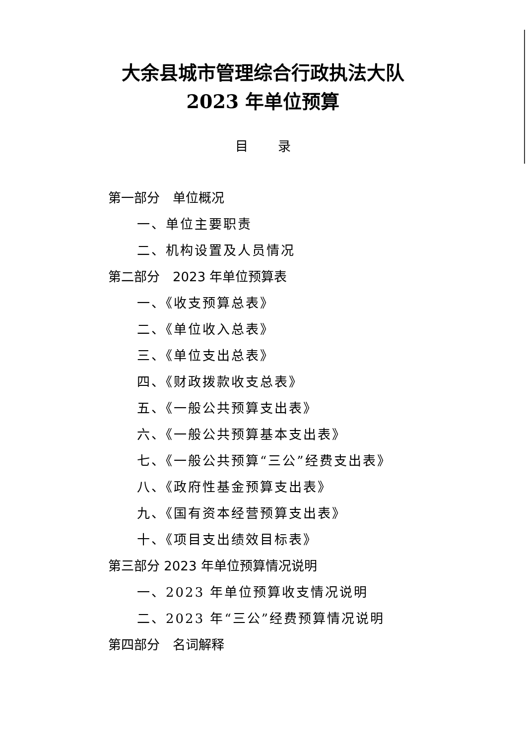大余县城市管理综合行政执法大队
2023 年单位预算
目录
第一部分　单位概况
一、单位主要职责
二、机构设置及人员情况
第二部分　2023 年单位预算表
一、《收支预算总表》
二、《单位收入总表》
三、《单位支出总表》
四、《财政拨款收支总表》
五、《一般公共预算支出表》
六、《一般公共预算基本支出表》
七、《一般公共预算“三公”经费支出表》
八、《政府性基金预算支出表》
九、《国有资本经营预算支出表》
十、《项目支出绩效目标表》
第三部分 2023 年单位预算情况说明
一、2023 年单位预算收支情况说明
二、2023 年“三公”经费预算情况说明
第四部分　名词解释